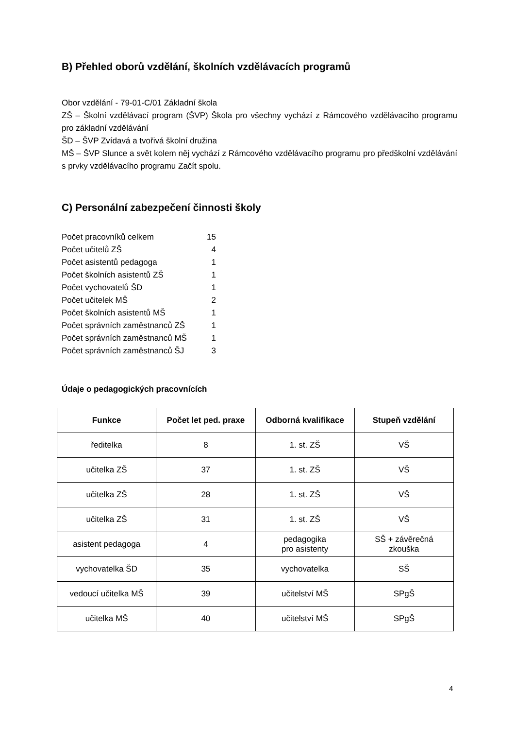B) Přehled oborů vzdělání, školních vzdělávacích programů
Obor vzdělání - 79-01-C/01 Základní škola
ZŠ – Školní vzdělávací program (ŠVP) Škola pro všechny vychází z Rámcového vzdělávacího programu pro základní vzdělávání
ŠD – ŠVP Zvídavá a tvořivá školní družina
MŠ – ŠVP Slunce a svět kolem něj vychází z Rámcového vzdělávacího programu pro předškolní vzdělávání s prvky vzdělávacího programu Začít spolu.
C) Personální zabezpečení činnosti školy
| Počet pracovníků celkem | 15 |
| Počet učitelů ZŠ | 4 |
| Počet asistentů pedagoga | 1 |
| Počet školních asistentů ZŠ | 1 |
| Počet vychovatelů ŠD | 1 |
| Počet učitelek MŠ | 2 |
| Počet školních asistentů MŠ | 1 |
| Počet správních zaměstnanců ZŠ | 1 |
| Počet správních zaměstnanců MŠ | 1 |
| Počet správních zaměstnanců ŠJ | 3 |
Údaje o pedagogických pracovnících
| Funkce | Počet let ped. praxe | Odborná kvalifikace | Stupeň vzdělání |
| --- | --- | --- | --- |
| ředitelka | 8 | 1. st. ZŠ | VŠ |
| učitelka ZŠ | 37 | 1. st. ZŠ | VŠ |
| učitelka ZŠ | 28 | 1. st. ZŠ | VŠ |
| učitelka ZŠ | 31 | 1. st. ZŠ | VŠ |
| asistent pedagoga | 4 | pedagogika pro asistenty | SŠ + závěrečná zkouška |
| vychovatelka ŠD | 35 | vychovatelka | SŠ |
| vedoucí učitelka MŠ | 39 | učitelství MŠ | SPgŠ |
| učitelka MŠ | 40 | učitelství MŠ | SPgŠ |
4